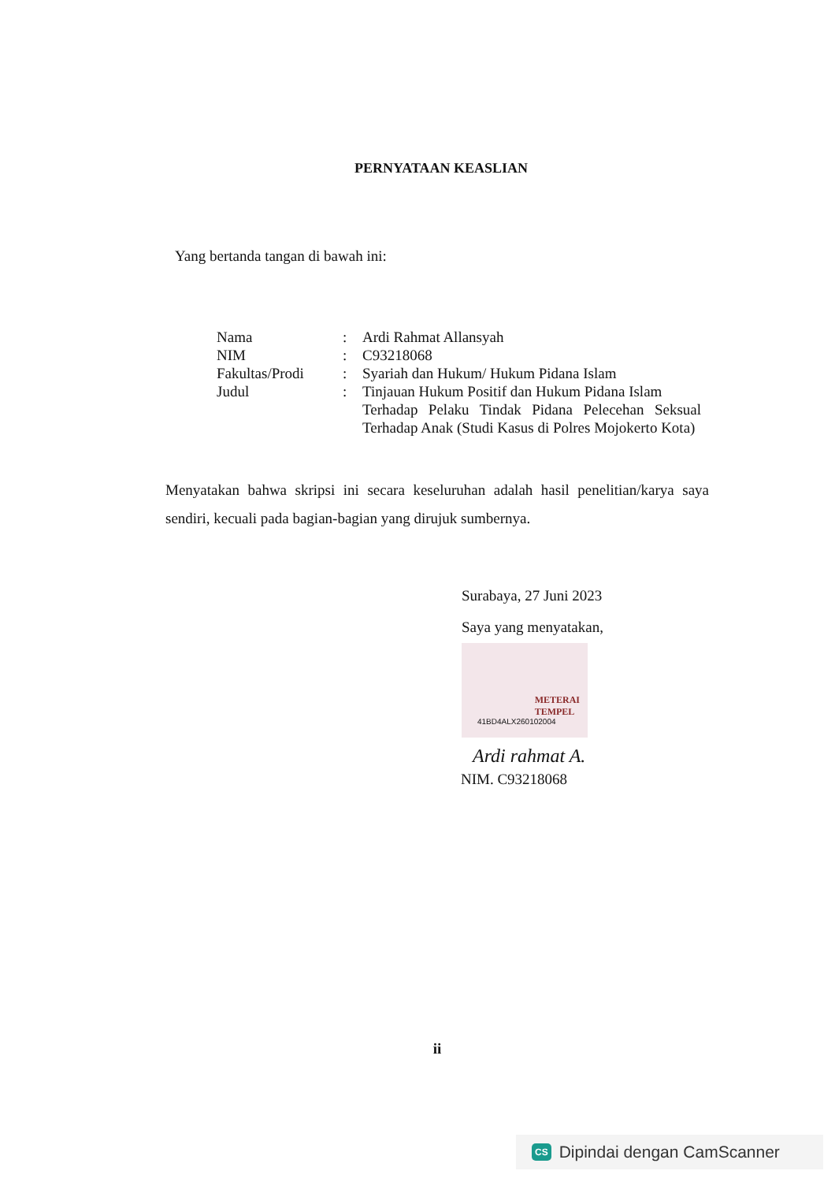PERNYATAAN KEASLIAN
Yang bertanda tangan di bawah ini:
| Nama | : | Ardi Rahmat Allansyah |
| NIM | : | C93218068 |
| Fakultas/Prodi | : | Syariah dan Hukum/ Hukum Pidana Islam |
| Judul | : | Tinjauan Hukum Positif dan Hukum Pidana Islam Terhadap Pelaku Tindak Pidana Pelecehan Seksual Terhadap Anak (Studi Kasus di Polres Mojokerto Kota) |
Menyatakan bahwa skripsi ini secara keseluruhan adalah hasil penelitian/karya saya sendiri, kecuali pada bagian-bagian yang dirujuk sumbernya.
Surabaya, 27 Juni 2023
Saya yang menyatakan,
METERAI
TEMPEL
41BD4ALX260102004
Ardi rahmat A.
NIM. C93218068
ii
CS Dipindai dengan CamScanner